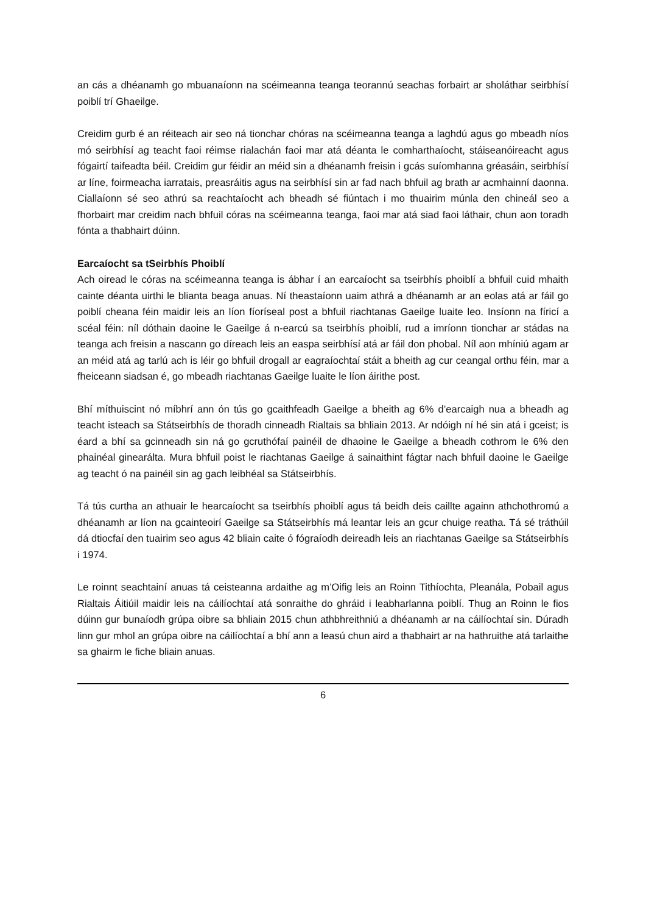an cás a dhéanamh go mbuanaíonn na scéimeanna teanga teorannú seachas forbairt ar sholáthar seirbhísí poiblí trí Ghaeilge.
Creidim gurb é an réiteach air seo ná tionchar chóras na scéimeanna teanga a laghdú agus go mbeadh níos mó seirbhísí ag teacht faoi réimse rialachán faoi mar atá déanta le comharthaíocht, stáiseanóireacht agus fógairtí taifeadta béil. Creidim gur féidir an méid sin a dhéanamh freisin i gcás suíomhanna gréasáin, seirbhísí ar líne, foirmeacha iarratais, preasráitis agus na seirbhísí sin ar fad nach bhfuil ag brath ar acmhainní daonna. Ciallaíonn sé seo athrú sa reachtaíocht ach bheadh sé fiúntach i mo thuairim múnla den chineál seo a fhorbairt mar creidim nach bhfuil córas na scéimeanna teanga, faoi mar atá siad faoi láthair, chun aon toradh fónta a thabhairt dúinn.
Earcaíocht sa tSeirbhís Phoiblí
Ach oiread le córas na scéimeanna teanga is ábhar í an earcaíocht sa tseirbhís phoiblí a bhfuil cuid mhaith cainte déanta uirthi le blianta beaga anuas. Ní theastaíonn uaim athrá a dhéanamh ar an eolas atá ar fáil go poiblí cheana féin maidir leis an líon fíoríseal post a bhfuil riachtanas Gaeilge luaite leo. Insíonn na fíricí a scéal féin: níl dóthain daoine le Gaeilge á n-earcú sa tseirbhís phoiblí, rud a imríonn tionchar ar stádas na teanga ach freisin a nascann go díreach leis an easpa seirbhísí atá ar fáil don phobal. Níl aon mhíniú agam ar an méid atá ag tarlú ach is léir go bhfuil drogall ar eagraíochtaí stáit a bheith ag cur ceangal orthu féin, mar a fheiceann siadsan é, go mbeadh riachtanas Gaeilge luaite le líon áirithe post.
Bhí míthuiscint nó míbhrí ann ón tús go gcaithfeadh Gaeilge a bheith ag 6% d’earcaigh nua a bheadh ag teacht isteach sa Státseirbhís de thoradh cinneadh Rialtais sa bhliain 2013. Ar ndóigh ní hé sin atá i gceist; is éard a bhí sa gcinneadh sin ná go gcruthófaí painéil de dhaoine le Gaeilge a bheadh cothrom le 6% den phainéal ginearálta. Mura bhfuil poist le riachtanas Gaeilge á sainaithint fágtar nach bhfuil daoine le Gaeilge ag teacht ó na painéil sin ag gach leibhéal sa Státseirbhís.
Tá tús curtha an athuair le hearcaíocht sa tseirbhís phoiblí agus tá beidh deis caillte againn athchothromú a dhéanamh ar líon na gcainteoirí Gaeilge sa Státseirbhís má leantar leis an gcur chuige reatha. Tá sé tráthúil dá dtiocfaí den tuairim seo agus 42 bliain caite ó fógraíodh deireadh leis an riachtanas Gaeilge sa Státseirbhís i 1974.
Le roinnt seachtainí anuas tá ceisteanna ardaithe ag m’Oifig leis an Roinn Tithíochta, Pleanála, Pobail agus Rialtais Áitiúil maidir leis na cáilíochtaí atá sonraithe do ghráid i leabharlanna poiblí. Thug an Roinn le fios dúinn gur bunaíodh grúpa oibre sa bhliain 2015 chun athbhreithniú a dhéanamh ar na cáilíochtaí sin. Dúradh linn gur mhol an grúpa oibre na cáilíochtaí a bhí ann a leasú chun aird a thabhairt ar na hathruithe atá tarlaithe sa ghairm le fiche bliain anuas.
6